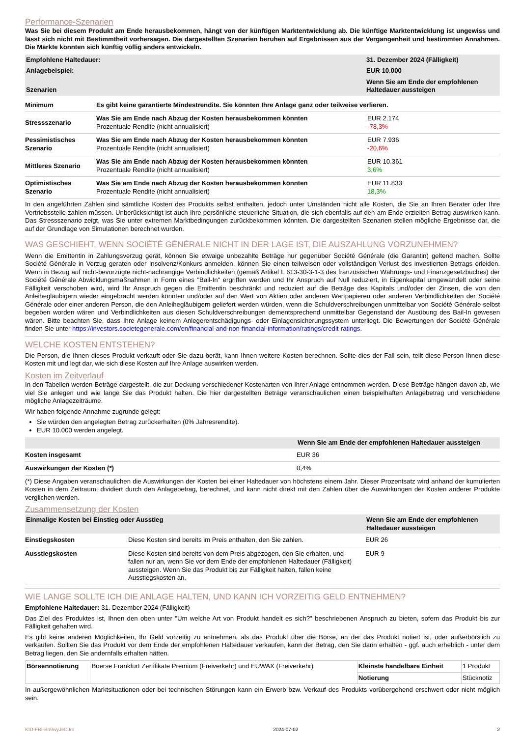Performance-Szenarien
Was Sie bei diesem Produkt am Ende herausbekommen, hängt von der künftigen Marktentwicklung ab. Die künftige Marktentwicklung ist ungewiss und lässt sich nicht mit Bestimmtheit vorhersagen. Die dargestellten Szenarien beruhen auf Ergebnissen aus der Vergangenheit und bestimmten Annahmen. Die Märkte könnten sich künftig völlig anders entwickeln.
| Empfohlene Haltedauer: | 31. Dezember 2024 (Fälligkeit) |
| --- | --- |
| Anlagebeispiel: | EUR 10.000 |
| Szenarien | Wenn Sie am Ende der empfohlenen Haltedauer aussteigen |
| Minimum | Es gibt keine garantierte Mindestrendite. Sie könnten Ihre Anlage ganz oder teilweise verlieren. | |
| Stressszenario | Was Sie am Ende nach Abzug der Kosten herausbekommen könnten Prozentuale Rendite (nicht annualisiert) | EUR 2.174 -78,3% |
| Pessimistisches Szenario | Was Sie am Ende nach Abzug der Kosten herausbekommen könnten Prozentuale Rendite (nicht annualisiert) | EUR 7.936 -20,6% |
| Mittleres Szenario | Was Sie am Ende nach Abzug der Kosten herausbekommen könnten Prozentuale Rendite (nicht annualisiert) | EUR 10.361 3,6% |
| Optimistisches Szenario | Was Sie am Ende nach Abzug der Kosten herausbekommen könnten Prozentuale Rendite (nicht annualisiert) | EUR 11.833 18,3% |
In den angeführten Zahlen sind sämtliche Kosten des Produkts selbst enthalten, jedoch unter Umständen nicht alle Kosten, die Sie an Ihren Berater oder Ihre Vertriebsstelle zahlen müssen. Unberücksichtigt ist auch Ihre persönliche steuerliche Situation, die sich ebenfalls auf den am Ende erzielten Betrag auswirken kann. Das Stressszenario zeigt, was Sie unter extremen Marktbedingungen zurückbekommen könnten. Die dargestellten Szenarien stellen mögliche Ergebnisse dar, die auf der Grundlage von Simulationen berechnet wurden.
WAS GESCHIEHT, WENN SOCIÉTÉ GÉNÉRALE NICHT IN DER LAGE IST, DIE AUSZAHLUNG VORZUNEHMEN?
Wenn die Emittentin in Zahlungsverzug gerät, können Sie etwaige unbezahlte Beträge nur gegenüber Société Générale (die Garantin) geltend machen. Sollte Société Générale in Verzug geraten oder Insolvenz/Konkurs anmelden, können Sie einen teilweisen oder vollständigen Verlust des investierten Betrags erleiden. Wenn in Bezug auf nicht-bevorzugte nicht-nachrangige Verbindlichkeiten (gemäß Artikel L 613-30-3-1-3 des französischen Währungs- und Finanzgesetzbuches) der Société Générale Abwicklungsmaßnahmen in Form eines "Bail-In" ergriffen werden und Ihr Anspruch auf Null reduziert, in Eigenkapital umgewandelt oder seine Fälligkeit verschoben wird, wird Ihr Anspruch gegen die Emittentin beschränkt und reduziert auf die Beträge des Kapitals und/oder der Zinsen, die von den Anleihegläubigern wieder eingebracht werden könnten und/oder auf den Wert von Aktien oder anderen Wertpapieren oder anderen Verbindlichkeiten der Société Générale oder einer anderen Person, die den Anleihegläubigern geliefert werden würden, wenn die Schuldverschreibungen unmittelbar von Société Générale selbst begeben worden wären und Verbindlichkeiten aus diesen Schuldverschreibungen dementsprechend unmittelbar Gegenstand der Ausübung des Bail-In gewesen wären. Bitte beachten Sie, dass Ihre Anlage keinem Anlegerentschädigungs- oder Einlagensicherungssystem unterliegt. Die Bewertungen der Société Générale finden Sie unter https://investors.societegenerale.com/en/financial-and-non-financial-information/ratings/credit-ratings.
WELCHE KOSTEN ENTSTEHEN?
Die Person, die Ihnen dieses Produkt verkauft oder Sie dazu berät, kann Ihnen weitere Kosten berechnen. Sollte dies der Fall sein, teilt diese Person Ihnen diese Kosten mit und legt dar, wie sich diese Kosten auf Ihre Anlage auswirken werden.
Kosten im Zeitverlauf
In den Tabellen werden Beträge dargestellt, die zur Deckung verschiedener Kostenarten von Ihrer Anlage entnommen werden. Diese Beträge hängen davon ab, wie viel Sie anlegen und wie lange Sie das Produkt halten. Die hier dargestellten Beträge veranschaulichen einen beispielhaften Anlagebetrag und verschiedene mögliche Anlagezeiträume.
Wir haben folgende Annahme zugrunde gelegt:
Sie würden den angelegten Betrag zurückerhalten (0% Jahresrendite).
EUR 10.000 werden angelegt.
| | Wenn Sie am Ende der empfohlenen Haltedauer aussteigen |
| --- | --- |
| Kosten insgesamt | EUR 36 |
| Auswirkungen der Kosten (*) | 0,4% |
(*) Diese Angaben veranschaulichen die Auswirkungen der Kosten bei einer Haltedauer von höchstens einem Jahr. Dieser Prozentsatz wird anhand der kumulierten Kosten in dem Zeitraum, dividiert durch den Anlagebetrag, berechnet, und kann nicht direkt mit den Zahlen über die Auswirkungen der Kosten anderer Produkte verglichen werden.
Zusammensetzung der Kosten
| Einmalige Kosten bei Einstieg oder Ausstieg | | Wenn Sie am Ende der empfohlenen Haltedauer aussteigen |
| --- | --- | --- |
| Einstiegskosten | Diese Kosten sind bereits im Preis enthalten, den Sie zahlen. | EUR 26 |
| Ausstiegskosten | Diese Kosten sind bereits von dem Preis abgezogen, den Sie erhalten, und fallen nur an, wenn Sie vor dem Ende der empfohlenen Haltedauer (Fälligkeit) aussteigen. Wenn Sie das Produkt bis zur Fälligkeit halten, fallen keine Ausstiegskosten an. | EUR 9 |
WIE LANGE SOLLTE ICH DIE ANLAGE HALTEN, UND KANN ICH VORZEITIG GELD ENTNEHMEN?
Empfohlene Haltedauer: 31. Dezember 2024 (Fälligkeit)
Das Ziel des Produktes ist, Ihnen den oben unter "Um welche Art von Produkt handelt es sich?" beschriebenen Anspruch zu bieten, sofern das Produkt bis zur Fälligkeit gehalten wird.
Es gibt keine anderen Möglichkeiten, Ihr Geld vorzeitig zu entnehmen, als das Produkt über die Börse, an der das Produkt notiert ist, oder außerbörslich zu verkaufen. Sollten Sie das Produkt vor dem Ende der empfohlenen Haltedauer verkaufen, kann der Betrag, den Sie dann erhalten - ggf. auch erheblich - unter dem Betrag liegen, den Sie andernfalls erhalten hätten.
| Börsennotierung | Boerse Frankfurt Zertifikate Premium (Freiverkehr) und EUWAX (Freiverkehr) | Kleinste handelbare Einheit | 1 Produkt |
| | | Notierung | Stücknotiz |
In außergewöhnlichen Marktsituationen oder bei technischen Störungen kann ein Erwerb bzw. Verkauf des Produkts vorübergehend erschwert oder nicht möglich sein.
KID-FBI-Bn9wyJeDJm 2024-07-02 2